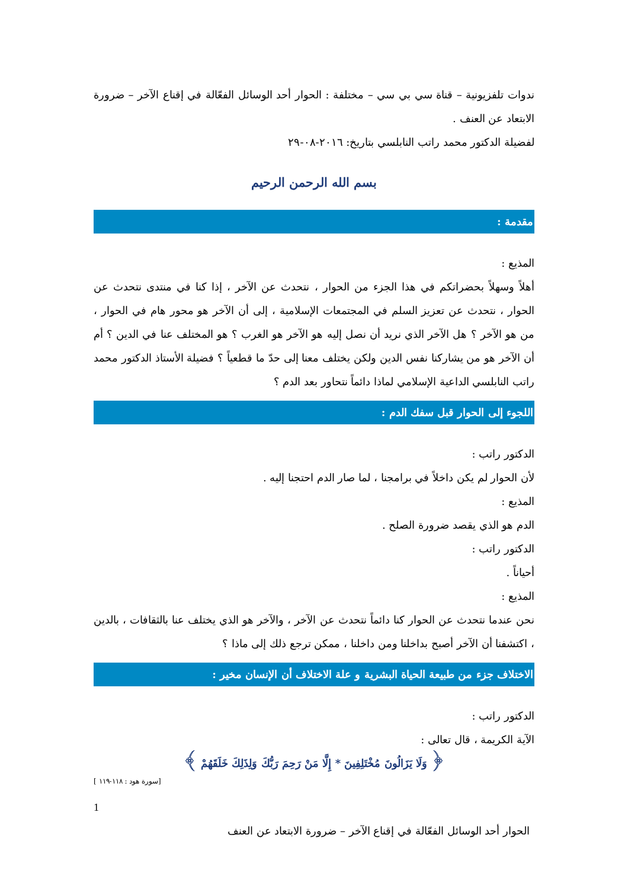ندوات تلفزيونية – قناة سي بي سي – مختلفة : الحوار أحد الوسائل الفعّالة في إقناع الآخر – ضرورة الابتعاد عن العنف .
لفضيلة الدكتور محمد راتب النابلسي بتاريخ: ٢٠١٦-٠٨-٢٩
بسم الله الرحمن الرحيم
مقدمة :
المذيع :
أهلاً وسهلاً بحضراتكم في هذا الجزء من الحوار ، نتحدث عن الآخر ، إذا كنا في منتدى نتحدث عن الحوار ، نتحدث عن تعزيز السلم في المجتمعات الإسلامية ، إلى أن الآخر هو محور هام في الحوار ، من هو الآخر ؟ هل الآخر الذي نريد أن نصل إليه هو الآخر هو الغرب ؟ هو المختلف عنا في الدين ؟ أم أن الآخر هو من يشاركنا نفس الدين ولكن يختلف معنا إلى حدّ ما قطعياً ؟ فضيلة الأستاذ الدكتور محمد راتب النابلسي الداعية الإسلامي لماذا دائماً نتحاور بعد الدم ؟
اللجوء إلى الحوار قبل سفك الدم :
الدكتور راتب :
لأن الحوار لم يكن داخلاً في برامجنا ، لما صار الدم احتجنا إليه .
المذيع :
الدم هو الذي يقصد ضرورة الصلح .
الدكتور راتب :
أحياناً .
المذيع :
نحن عندما نتحدث عن الحوار كنا دائماً نتحدث عن الآخر ، والآخر هو الذي يختلف عنا بالثقافات ، بالدين ، اكتشفنا أن الآخر أصبح بداخلنا ومن داخلنا ، ممكن ترجع ذلك إلى ماذا ؟
الاختلاف جزء من طبيعة الحياة البشرية و علة الاختلاف أن الإنسان مخير :
الدكتور راتب :
الآية الكريمة ، قال تعالى :
﴿ وَلَا يَزَالُونَ مُخْتَلِفِينَ * إِلَّا مَنْ رَحِمَ رَبُّكَ وَلِذَلِكَ خَلَقَهُمْ ﴾
[ سورة هود : ١١٨-١١٩]
1
الحوار أحد الوسائل الفعّالة في إقناع الآخر – ضرورة الابتعاد عن العنف